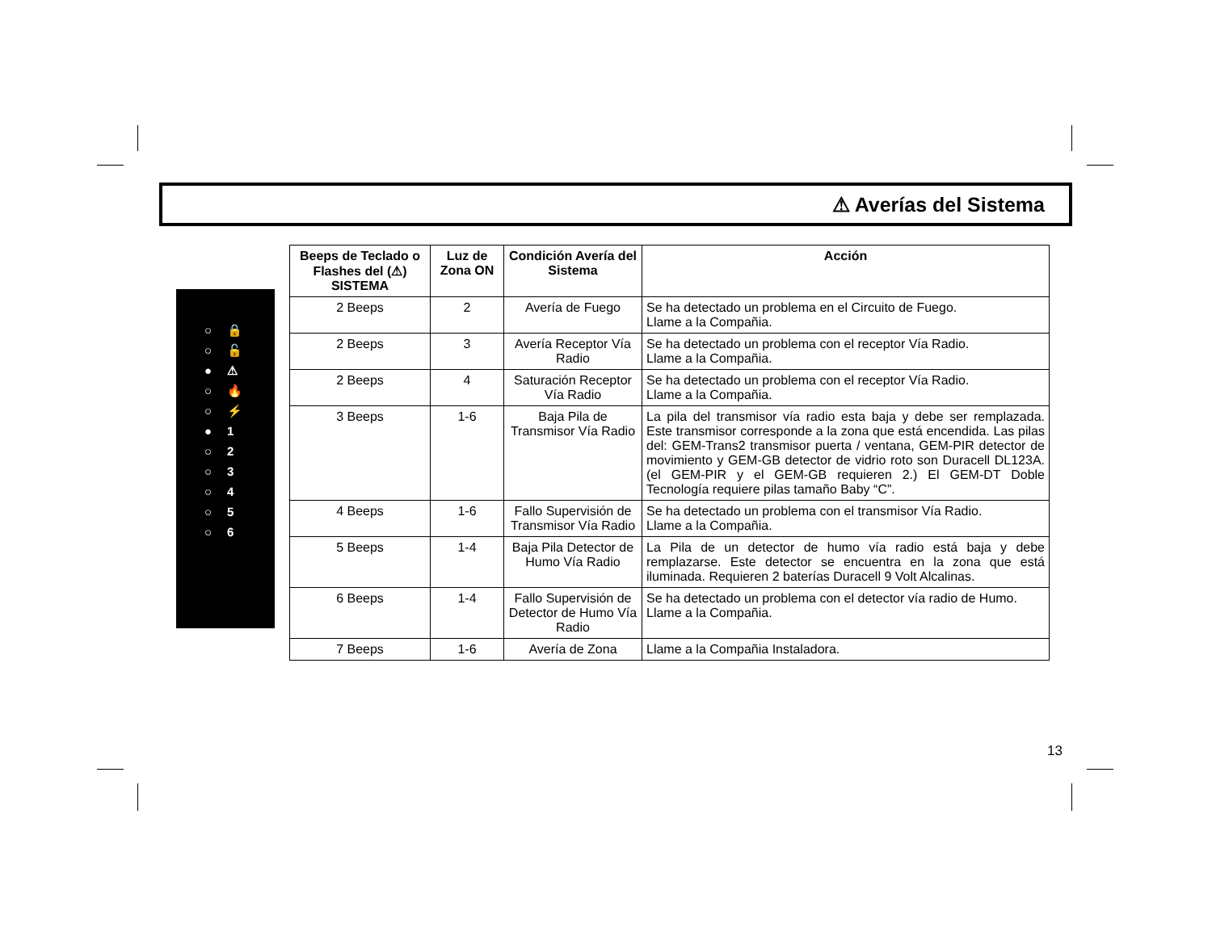⚠ Averías del Sistema
○ 🔒
○ 🔓
● ⚠
○ 🔥
○ ⚡
● 1
○ 2
○ 3
○ 4
○ 5
○ 6
| Beeps de Teclado o Flashes del (⚠) SISTEMA | Luz de Zona ON | Condición Avería del Sistema | Acción |
| --- | --- | --- | --- |
| 2 Beeps | 2 | Avería de Fuego | Se ha detectado un problema en el Circuito de Fuego. Llame a la Compañia. |
| 2 Beeps | 3 | Avería Receptor Vía Radio | Se ha detectado un problema con el receptor Vía Radio. Llame a la Compañia. |
| 2 Beeps | 4 | Saturación Receptor Vía Radio | Se ha detectado un problema con el receptor Vía Radio. Llame a la Compañia. |
| 3 Beeps | 1-6 | Baja Pila de Transmisor Vía Radio | La pila del transmisor vía radio esta baja y debe ser remplazada. Este transmisor corresponde a la zona que está encendida. Las pilas del: GEM-Trans2 transmisor puerta / ventana, GEM-PIR detector de movimiento y GEM-GB detector de vidrio roto son Duracell DL123A. (el GEM-PIR y el GEM-GB requieren 2.) El GEM-DT Doble Tecnología requiere pilas tamaño Baby “C”. |
| 4 Beeps | 1-6 | Fallo Supervisión de Transmisor Vía Radio | Se ha detectado un problema con el transmisor Vía Radio. Llame a la Compañia. |
| 5 Beeps | 1-4 | Baja Pila Detector de Humo Vía Radio | La Pila de un detector de humo vía radio está baja y debe remplazarse. Este detector se encuentra en la zona que está iluminada. Requieren 2 baterías Duracell 9 Volt Alcalinas. |
| 6 Beeps | 1-4 | Fallo Supervisión de Detector de Humo Vía Radio | Se ha detectado un problema con el detector vía radio de Humo. Llame a la Compañia. |
| 7 Beeps | 1-6 | Avería de Zona | Llame a la Compañia Instaladora. |
13